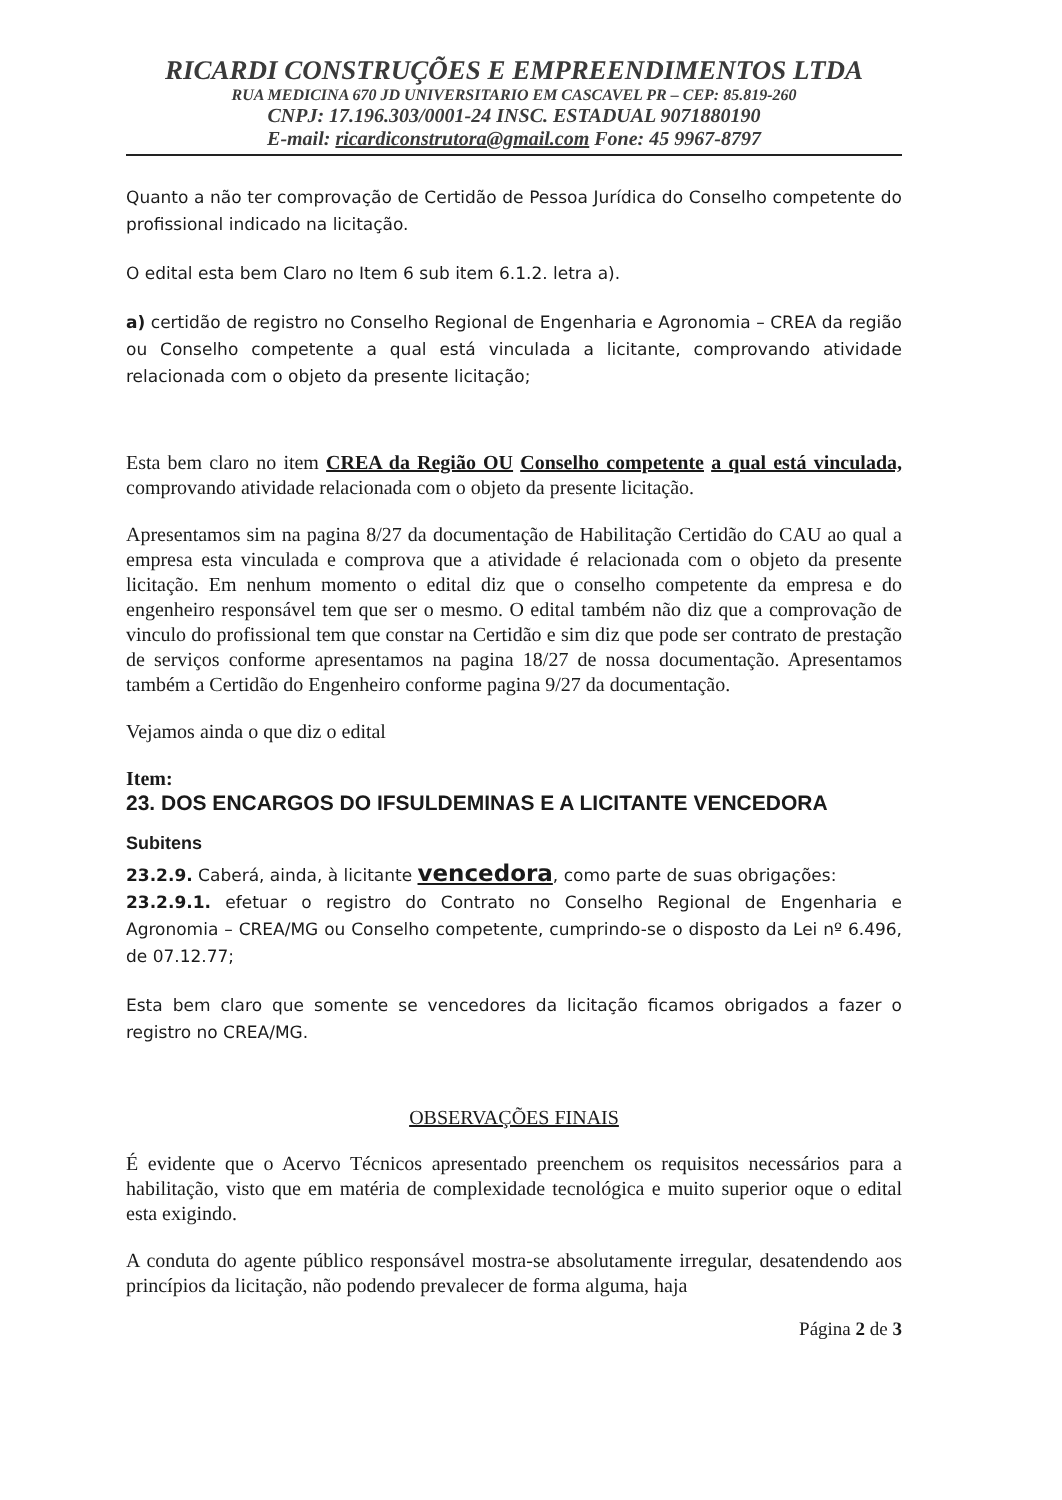RICARDI CONSTRUÇÕES E EMPREENDIMENTOS LTDA
RUA MEDICINA 670 JD UNIVERSITARIO EM CASCAVEL PR – CEP: 85.819-260
CNPJ: 17.196.303/0001-24 INSC. ESTADUAL 9071880190
E-mail: ricardiconstrutora@gmail.com Fone: 45 9967-8797
Quanto a não ter comprovação de Certidão de Pessoa Jurídica do Conselho competente do profissional indicado na licitação.
O edital esta bem Claro no Item 6 sub item 6.1.2. letra a).
a) certidão de registro no Conselho Regional de Engenharia e Agronomia – CREA da região ou Conselho competente a qual está vinculada a licitante, comprovando atividade relacionada com o objeto da presente licitação;
Esta bem claro no item CREA da Região OU Conselho competente a qual está vinculada, comprovando atividade relacionada com o objeto da presente licitação.
Apresentamos sim na pagina 8/27 da documentação de Habilitação Certidão do CAU ao qual a empresa esta vinculada e comprova que a atividade é relacionada com o objeto da presente licitação. Em nenhum momento o edital diz que o conselho competente da empresa e do engenheiro responsável tem que ser o mesmo. O edital também não diz que a comprovação de vinculo do profissional tem que constar na Certidão e sim diz que pode ser contrato de prestação de serviços conforme apresentamos na pagina 18/27 de nossa documentação. Apresentamos também a Certidão do Engenheiro conforme pagina 9/27 da documentação.
Vejamos ainda o que diz o edital
Item:
23. DOS ENCARGOS DO IFSULDEMINAS E A LICITANTE VENCEDORA
Subitens
23.2.9. Caberá, ainda, à licitante vencedora, como parte de suas obrigações:
23.2.9.1. efetuar o registro do Contrato no Conselho Regional de Engenharia e Agronomia – CREA/MG ou Conselho competente, cumprindo-se o disposto da Lei nº 6.496, de 07.12.77;
Esta bem claro que somente se vencedores da licitação ficamos obrigados a fazer o registro no CREA/MG.
OBSERVAÇÕES FINAIS
É evidente que o Acervo Técnicos apresentado preenchem os requisitos necessários para a habilitação, visto que em matéria de complexidade tecnológica e muito superior oque o edital esta exigindo.
A conduta do agente público responsável mostra-se absolutamente irregular, desatendendo aos princípios da licitação, não podendo prevalecer de forma alguma, haja
Página 2 de 3